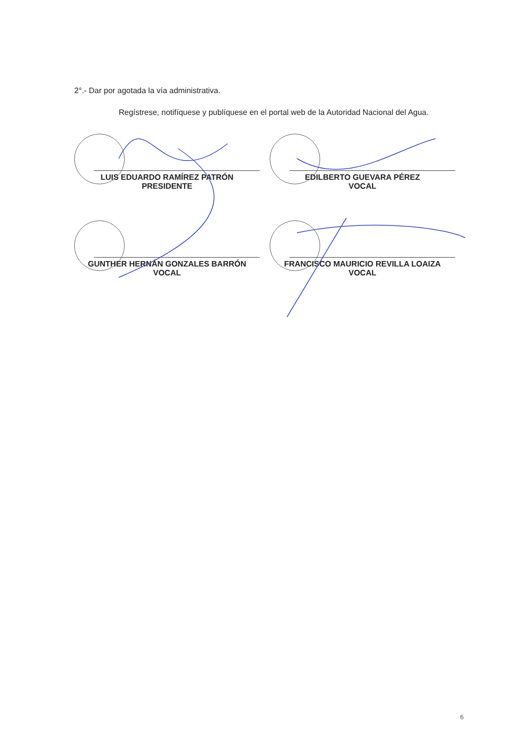2°.- Dar por agotada la vía administrativa.
Regístrese, notifíquese y publíquese en el portal web de la Autoridad Nacional del Agua.
LUIS EDUARDO RAMÍREZ PATRÓN
PRESIDENTE
EDILBERTO GUEVARA PÉREZ
VOCAL
GUNTHER HERNÁN GONZALES BARRÓN
VOCAL
FRANCISCO MAURICIO REVILLA LOAIZA
VOCAL
6